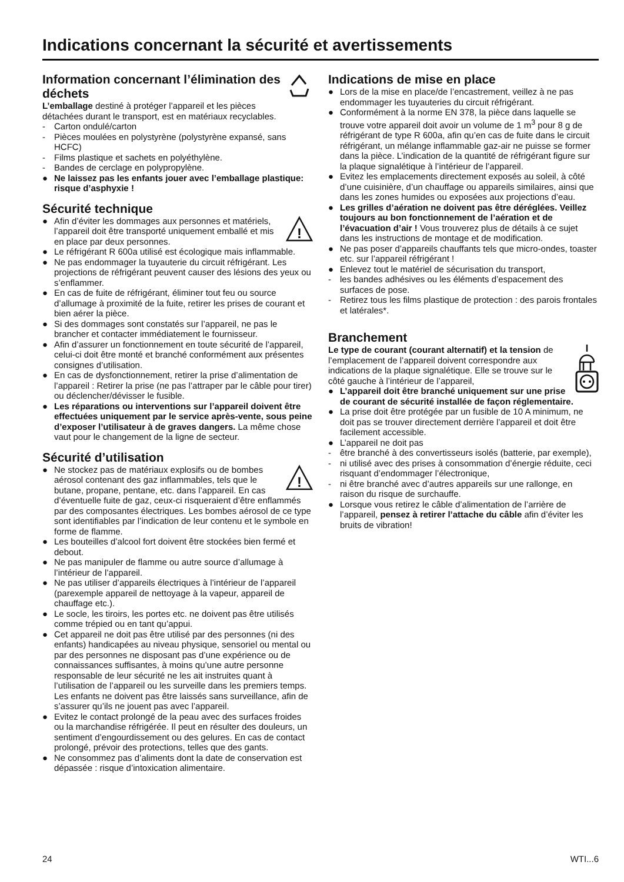Indications concernant la sécurité et avertissements
Information concernant l’élimination des déchets
L’emballage destiné à protéger l’appareil et les pièces détachées durant le transport, est en matériaux recyclables.
- Carton ondulé/carton
- Pièces moulées en polystyrène (polystyrène expansé, sans HCFC)
- Films plastique et sachets en polyéthylène.
- Bandes de cerclage en polypropylène.
● Ne laissez pas les enfants jouer avec l’emballage plastique: risque d’asphyxie !
Sécurité technique
!
● Afin d’éviter les dommages aux personnes et matériels, l’appareil doit être transporté uniquement emballé et mis en place par deux personnes.
● Le réfrigérant R 600a utilisé est écologique mais inflammable.
● Ne pas endommager la tuyauterie du circuit réfrigérant. Les projections de réfrigérant peuvent causer des lésions des yeux ou s’enflammer.
● En cas de fuite de réfrigérant, éliminer tout feu ou source d’allumage à proximité de la fuite, retirer les prises de courant et bien aérer la pièce.
● Si des dommages sont constatés sur l’appareil, ne pas le brancher et contacter immédiatement le fournisseur.
● Afin d’assurer un fonctionnement en toute sécurité de l’appareil, celui-ci doit être monté et branché conformément aux présentes consignes d’utilisation.
● En cas de dysfonctionnement, retirer la prise d’alimentation de l’appareil : Retirer la prise (ne pas l’attraper par le câble pour tirer) ou déclencher/dévisser le fusible.
● Les réparations ou interventions sur l’appareil doivent être effectuées uniquement par le service après-vente, sous peine d’exposer l’utilisateur à de graves dangers. La même chose vaut pour le changement de la ligne de secteur.
Sécurité d’utilisation
!
● Ne stockez pas de matériaux explosifs ou de bombes aérosol contenant des gaz inflammables, tels que le butane, propane, pentane, etc. dans l’appareil. En cas d’éventuelle fuite de gaz, ceux-ci risqueraient d’être enflammés par des composantes électriques. Les bombes aérosol de ce type sont identifiables par l’indication de leur contenu et le symbole en forme de flamme.
● Les bouteilles d’alcool fort doivent être stockées bien fermé et debout.
● Ne pas manipuler de flamme ou autre source d’allumage à l’intérieur de l’appareil.
● Ne pas utiliser d’appareils électriques à l’intérieur de l’appareil (parexemple appareil de nettoyage à la vapeur, appareil de chauffage etc.).
● Le socle, les tiroirs, les portes etc. ne doivent pas être utilisés comme trépied ou en tant qu’appui.
● Cet appareil ne doit pas être utilisé par des personnes (ni des enfants) handicapées au niveau physique, sensoriel ou mental ou par des personnes ne disposant pas d’une expérience ou de connaissances suffisantes, à moins qu’une autre personne responsable de leur sécurité ne les ait instruites quant à l’utilisation de l’appareil ou les surveille dans les premiers temps. Les enfants ne doivent pas être laissés sans surveillance, afin de s’assurer qu’ils ne jouent pas avec l’appareil.
● Evitez le contact prolongé de la peau avec des surfaces froides ou la marchandise réfrigérée. Il peut en résulter des douleurs, un sentiment d’engourdissement ou des gelures. En cas de contact prolongé, prévoir des protections, telles que des gants.
● Ne consommez pas d’aliments dont la date de conservation est dépassée : risque d’intoxication alimentaire.
Indications de mise en place
● Lors de la mise en place/de l’encastrement, veillez à ne pas endommager les tuyauteries du circuit réfrigérant.
● Conformément à la norme EN 378, la pièce dans laquelle se trouve votre appareil doit avoir un volume de 1 m<sup>3</sup> pour 8 g de réfrigérant de type R 600a, afin qu’en cas de fuite dans le circuit réfrigérant, un mélange inflammable gaz-air ne puisse se former dans la pièce. L’indication de la quantité de réfrigérant figure sur la plaque signalétique à l’intérieur de l’appareil.
● Evitez les emplacements directement exposés au soleil, à côté d’une cuisinière, d’un chauffage ou appareils similaires, ainsi que dans les zones humides ou exposées aux projections d’eau.
● Les grilles d’aération ne doivent pas être déréglées. Veillez toujours au bon fonctionnement de l’aération et de l’évacuation d’air ! Vous trouverez plus de détails à ce sujet dans les instructions de montage et de modification.
● Ne pas poser d’appareils chauffants tels que micro-ondes, toaster etc. sur l’appareil réfrigérant !
● Enlevez tout le matériel de sécurisation du transport,
- les bandes adhésives ou les éléments d’espacement des surfaces de pose.
- Retirez tous les films plastique de protection : des parois frontales et latérales*.
Branchement
Le type de courant (courant alternatif) et la tension de l’emplacement de l’appareil doivent correspondre aux indications de la plaque signalétique. Elle se trouve sur le côté gauche à l’intérieur de l’appareil,
● L’appareil doit être branché uniquement sur une prise de courant de sécurité installée de façon réglementaire.
● La prise doit être protégée par un fusible de 10 A minimum, ne doit pas se trouver directement derrière l’appareil et doit être facilement accessible.
● L’appareil ne doit pas
- être branché à des convertisseurs isolés (batterie, par exemple),
- ni utilisé avec des prises à consommation d’énergie réduite, ceci risquant d’endommager l’électronique,
- ni être branché avec d’autres appareils sur une rallonge, en raison du risque de surchauffe.
● Lorsque vous retirez le câble d’alimentation de l’arrière de l’appareil, pensez à retirer l’attache du câble afin d’éviter les bruits de vibration!
24 WTI...6